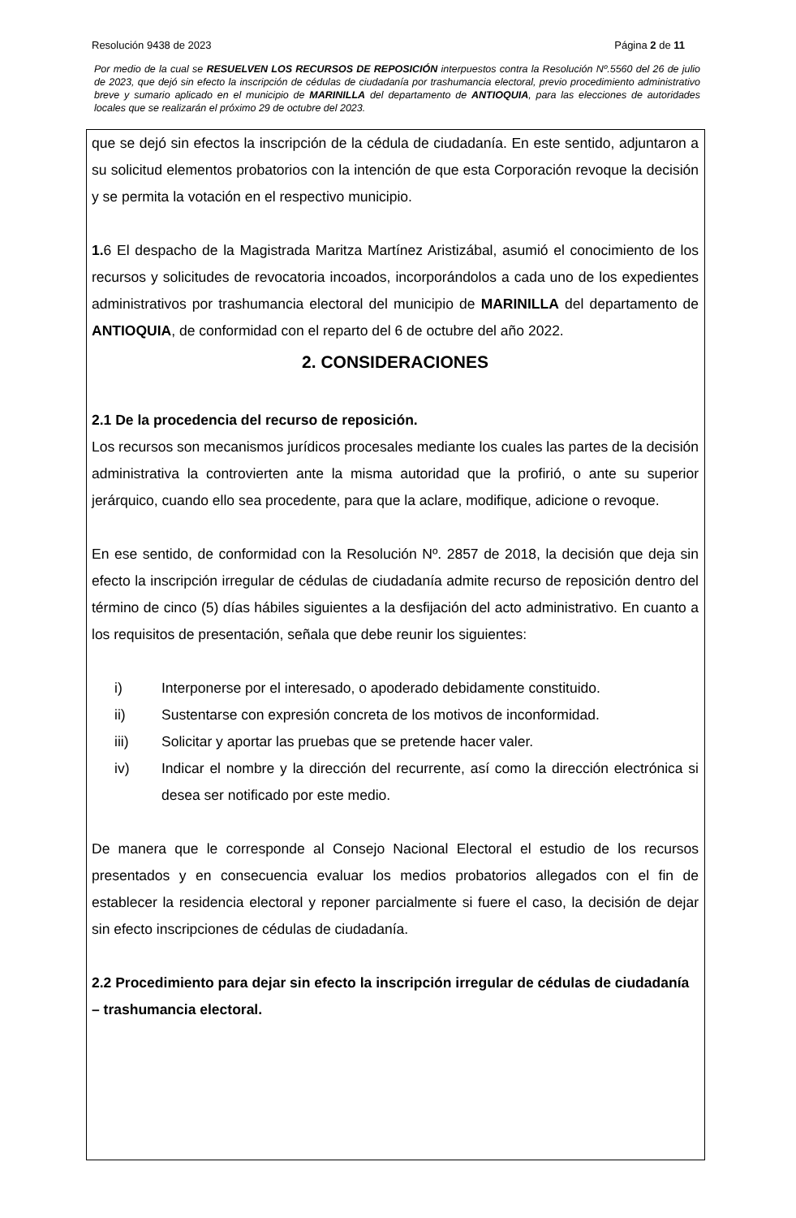Resolución 9438 de 2023 Página 2 de 11
Por medio de la cual se RESUELVEN LOS RECURSOS DE REPOSICIÓN interpuestos contra la Resolución Nº.5560 del 26 de julio de 2023, que dejó sin efecto la inscripción de cédulas de ciudadanía por trashumancia electoral, previo procedimiento administrativo breve y sumario aplicado en el municipio de MARINILLA del departamento de ANTIOQUIA, para las elecciones de autoridades locales que se realizarán el próximo 29 de octubre del 2023.
que se dejó sin efectos la inscripción de la cédula de ciudadanía. En este sentido, adjuntaron a su solicitud elementos probatorios con la intención de que esta Corporación revoque la decisión y se permita la votación en el respectivo municipio.
1. 6 El despacho de la Magistrada Maritza Martínez Aristizábal, asumió el conocimiento de los recursos y solicitudes de revocatoria incoados, incorporándolos a cada uno de los expedientes administrativos por trashumancia electoral del municipio de MARINILLA del departamento de ANTIOQUIA, de conformidad con el reparto del 6 de octubre del año 2022.
2. CONSIDERACIONES
2.1 De la procedencia del recurso de reposición.
Los recursos son mecanismos jurídicos procesales mediante los cuales las partes de la decisión administrativa la controvierten ante la misma autoridad que la profirió, o ante su superior jerárquico, cuando ello sea procedente, para que la aclare, modifique, adicione o revoque.
En ese sentido, de conformidad con la Resolución Nº. 2857 de 2018, la decisión que deja sin efecto la inscripción irregular de cédulas de ciudadanía admite recurso de reposición dentro del término de cinco (5) días hábiles siguientes a la desfijación del acto administrativo. En cuanto a los requisitos de presentación, señala que debe reunir los siguientes:
i) Interponerse por el interesado, o apoderado debidamente constituido.
ii) Sustentarse con expresión concreta de los motivos de inconformidad.
iii) Solicitar y aportar las pruebas que se pretende hacer valer.
iv) Indicar el nombre y la dirección del recurrente, así como la dirección electrónica si desea ser notificado por este medio.
De manera que le corresponde al Consejo Nacional Electoral el estudio de los recursos presentados y en consecuencia evaluar los medios probatorios allegados con el fin de establecer la residencia electoral y reponer parcialmente si fuere el caso, la decisión de dejar sin efecto inscripciones de cédulas de ciudadanía.
2.2 Procedimiento para dejar sin efecto la inscripción irregular de cédulas de ciudadanía – trashumancia electoral.